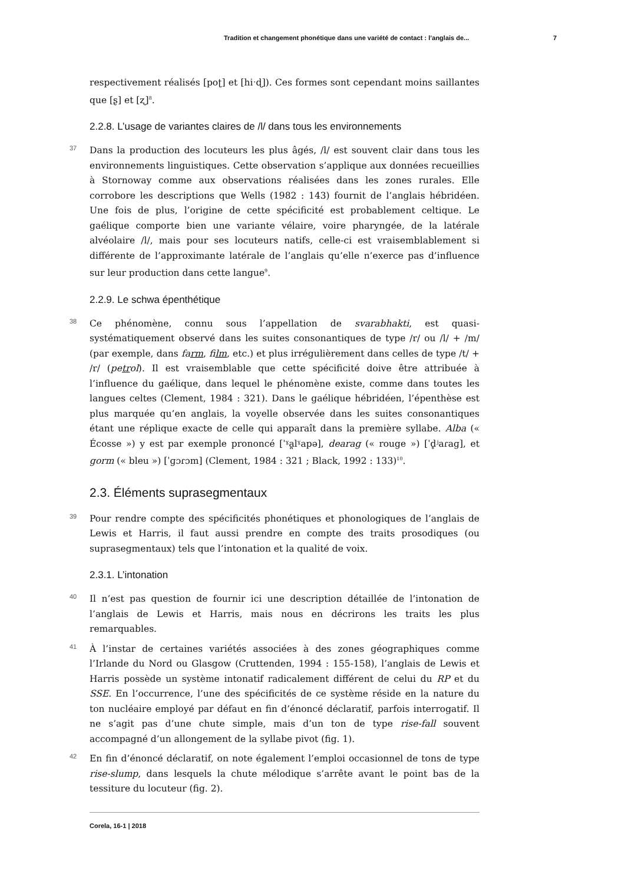Tradition et changement phonétique dans une variété de contact : l’anglais de... 7
respectivement réalisés [poʈ] et [hiˑɖ]). Ces formes sont cependant moins saillantes que [ʂ] et [ʐ]<sup>8</sup>.
2.2.8. L’usage de variantes claires de /l/ dans tous les environnements
37 Dans la production des locuteurs les plus âgés, /l/ est souvent clair dans tous les environnements linguistiques. Cette observation s’applique aux données recueillies à Stornoway comme aux observations réalisées dans les zones rurales. Elle corrobore les descriptions que Wells (1982 : 143) fournit de l’anglais hébridéen. Une fois de plus, l’origine de cette spécificité est probablement celtique. Le gaélique comporte bien une variante vélaire, voire pharyngée, de la latérale alvéolaire /l/, mais pour ses locuteurs natifs, celle-ci est vraisemblablement si différente de l’approximante latérale de l’anglais qu’elle n’exerce pas d’influence sur leur production dans cette langue<sup>9</sup>.
2.2.9. Le schwa épenthétique
38 Ce phénomène, connu sous l’appellation de svarabhakti, est quasi-systématiquement observé dans les suites consonantiques de type /r/ ou /l/ + /m/ (par exemple, dans farm, film, etc.) et plus irrégulièrement dans celles de type /t/ + /r/ (petrol). Il est vraisemblable que cette spécificité doive être attribuée à l’influence du gaélique, dans lequel le phénomène existe, comme dans toutes les langues celtes (Clement, 1984 : 321). Dans le gaélique hébridéen, l’épenthèse est plus marquée qu’en anglais, la voyelle observée dans les suites consonantiques étant une réplique exacte de celle qui apparaît dans la première syllabe. Alba (« Écosse ») y est par exemple prononcé [ˈˠa̪lˠapə], dearag (« rouge ») [ˈd̥ʲaɾaɡ], et gorm (« bleu ») [ˈɡɔɾɔm] (Clement, 1984 : 321 ; Black, 1992 : 133)<sup>10</sup>.
2.3. Éléments suprasegmentaux
39 Pour rendre compte des spécificités phonétiques et phonologiques de l’anglais de Lewis et Harris, il faut aussi prendre en compte des traits prosodiques (ou suprasegmentaux) tels que l’intonation et la qualité de voix.
2.3.1. L’intonation
40 Il n’est pas question de fournir ici une description détaillée de l’intonation de l’anglais de Lewis et Harris, mais nous en décrirons les traits les plus remarquables.
41 À l’instar de certaines variétés associées à des zones géographiques comme l’Irlande du Nord ou Glasgow (Cruttenden, 1994 : 155-158), l’anglais de Lewis et Harris possède un système intonatif radicalement différent de celui du RP et du SSE. En l’occurrence, l’une des spécificités de ce système réside en la nature du ton nucléaire employé par défaut en fin d’énoncé déclaratif, parfois interrogatif. Il ne s’agit pas d’une chute simple, mais d’un ton de type rise-fall souvent accompagné d’un allongement de la syllabe pivot (fig. 1).
42 En fin d’énoncé déclaratif, on note également l’emploi occasionnel de tons de type rise-slump, dans lesquels la chute mélodique s’arrête avant le point bas de la tessiture du locuteur (fig. 2).
Corela, 16-1 | 2018